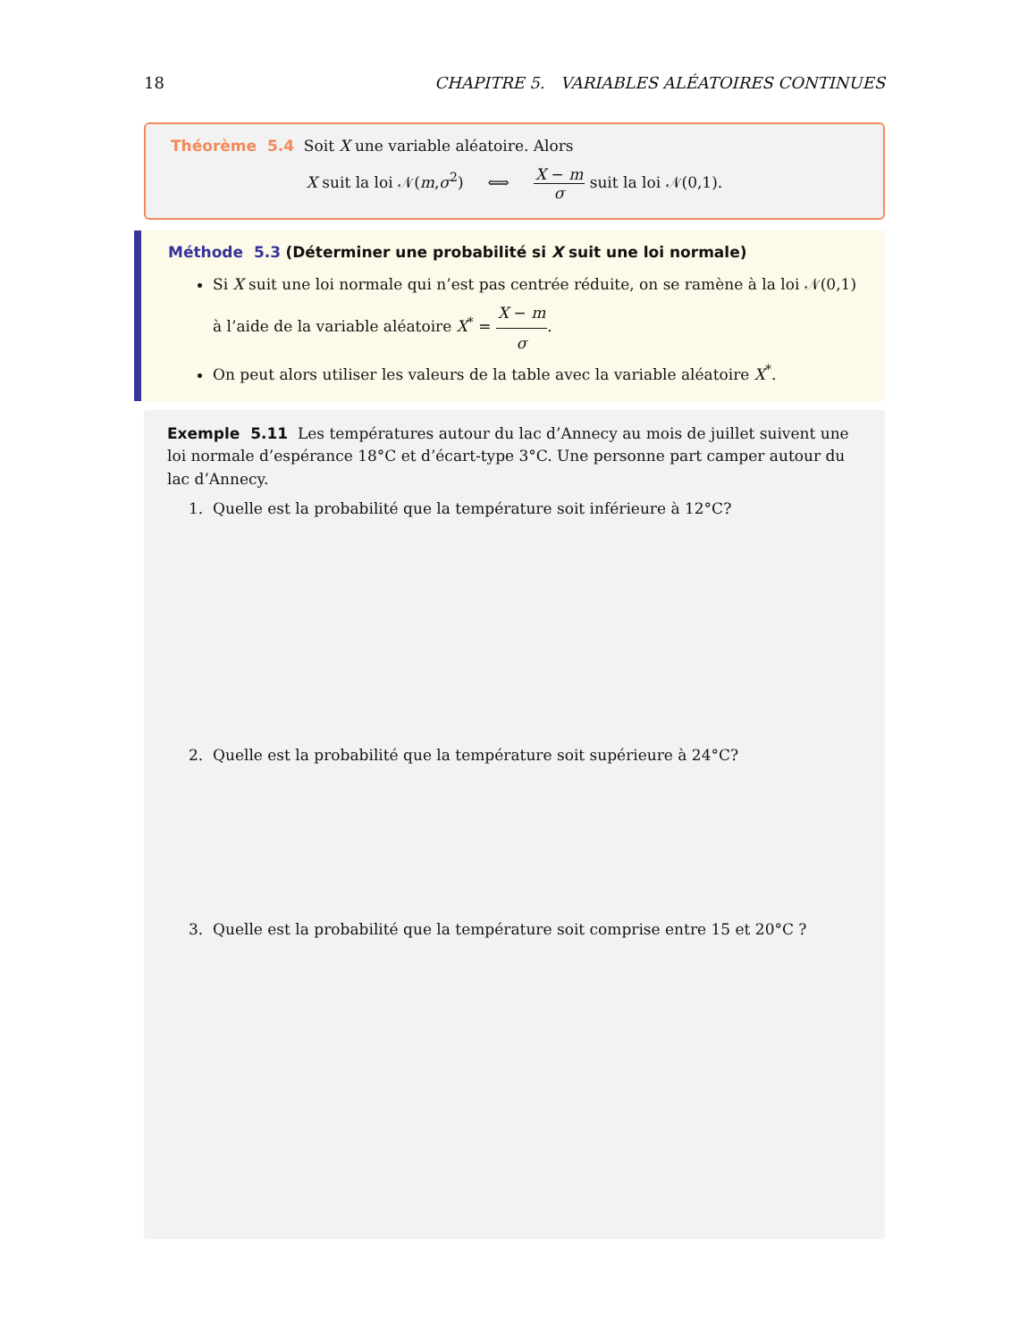18 CHAPITRE 5. VARIABLES ALÉATOIRES CONTINUES
Théorème 5.4 Soit X une variable aléatoire. Alors
X suit la loi 𝒩(m,σ<sup>2</sup>) ⟺ X − m σ suit la loi 𝒩(0,1).
Méthode 5.3 (Déterminer une probabilité si X suit une loi normale)
Si X suit une loi normale qui n’est pas centrée réduite, on se ramène à la loi 𝒩(0,1) à l’aide de la variable aléatoire X<sup>*</sup> = X − m σ.
On peut alors utiliser les valeurs de la table avec la variable aléatoire X<sup>*</sup>.
Exemple 5.11 Les températures autour du lac d’Annecy au mois de juillet suivent une loi normale d’espérance 18°C et d’écart-type 3°C. Une personne part camper autour du lac d’Annecy.
1. Quelle est la probabilité que la température soit inférieure à 12°C?
2. Quelle est la probabilité que la température soit supérieure à 24°C?
3. Quelle est la probabilité que la température soit comprise entre 15 et 20°C ?